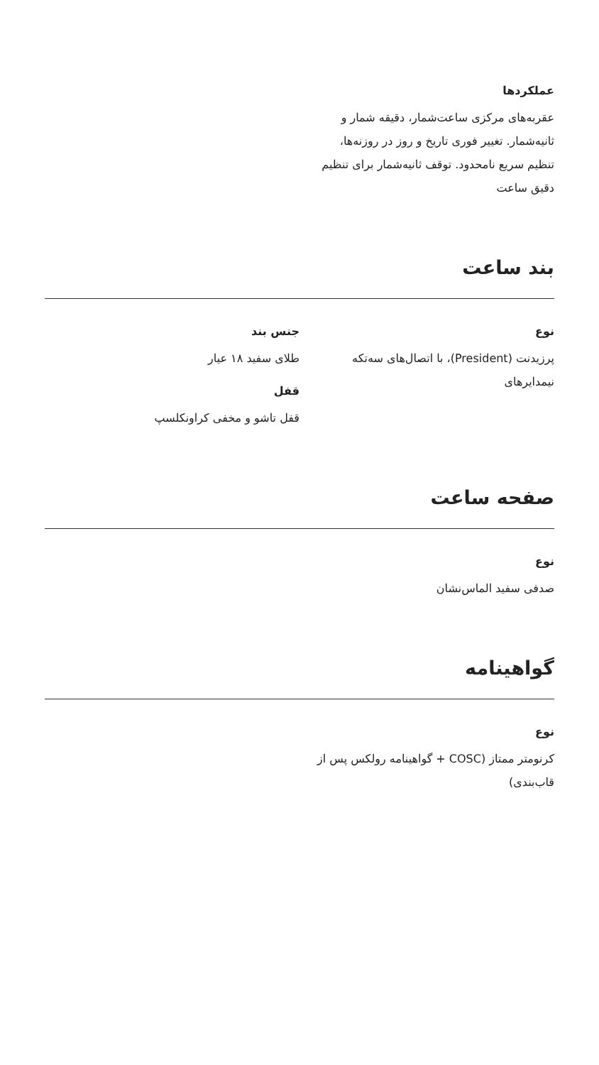عملکردها
عقربه‌های مرکزی ساعت‌شمار، دقیقه شمار و ثانیه‌شمار. تغییر فوری تاریخ و روز در روزنه‌ها، تنظیم سریع نامحدود. توقف ثانیه‌شمار برای تنظیم دقیق ساعت
بند ساعت
نوع
پرزیدنت (President)، با اتصال‌های سه‌تکه نیمدایرهای
جنس بند
طلای سفید ۱۸ عیار
قفل
قفل تاشو و مخفی کراونکلسپ
صفحه ساعت
نوع
صدفی سفید الماس‌نشان
گواهینامه
نوع
کرنومتر ممتاز (COSC + گواهینامه رولکس پس از قاب‌بندی)